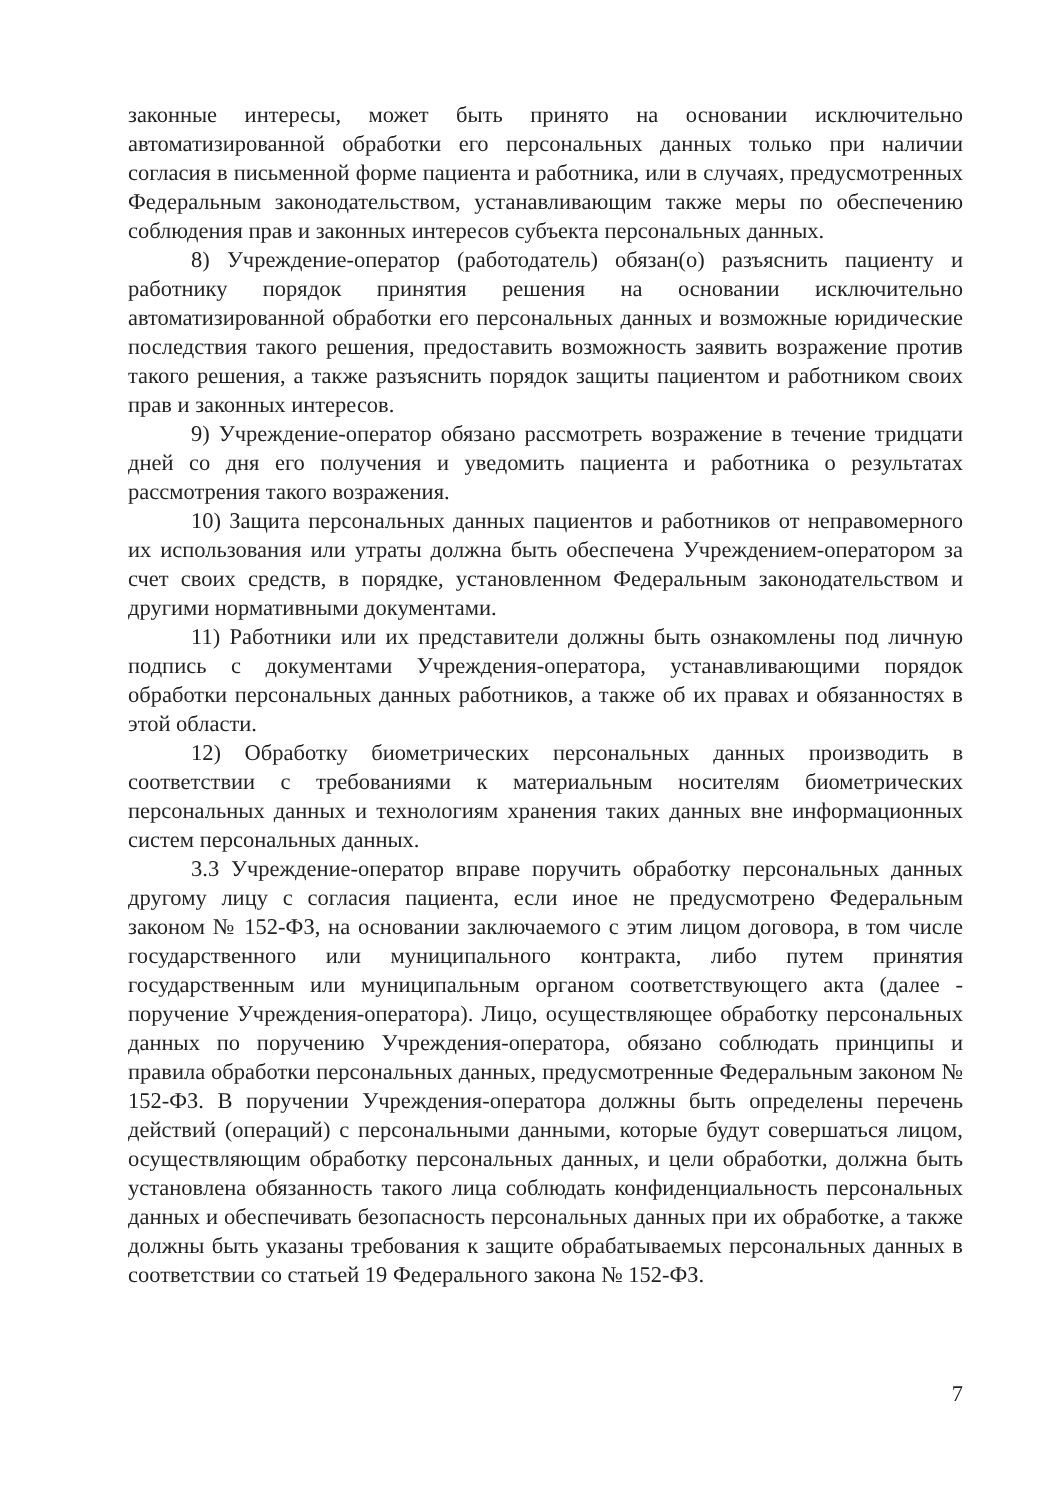законные интересы, может быть принято на основании исключительно автоматизированной обработки его персональных данных только при наличии согласия в письменной форме пациента и работника, или в случаях, предусмотренных Федеральным законодательством, устанавливающим также меры по обеспечению соблюдения прав и законных интересов субъекта персональных данных.
8) Учреждение-оператор (работодатель) обязан(о) разъяснить пациенту и работнику порядок принятия решения на основании исключительно автоматизированной обработки его персональных данных и возможные юридические последствия такого решения, предоставить возможность заявить возражение против такого решения, а также разъяснить порядок защиты пациентом и работником своих прав и законных интересов.
9) Учреждение-оператор обязано рассмотреть возражение в течение тридцати дней со дня его получения и уведомить пациента и работника о результатах рассмотрения такого возражения.
10) Защита персональных данных пациентов и работников от неправомерного их использования или утраты должна быть обеспечена Учреждением-оператором за счет своих средств, в порядке, установленном Федеральным законодательством и другими нормативными документами.
11) Работники или их представители должны быть ознакомлены под личную подпись с документами Учреждения-оператора, устанавливающими порядок обработки персональных данных работников, а также об их правах и обязанностях в этой области.
12) Обработку биометрических персональных данных производить в соответствии с требованиями к материальным носителям биометрических персональных данных и технологиям хранения таких данных вне информационных систем персональных данных.
3.3 Учреждение-оператор вправе поручить обработку персональных данных другому лицу с согласия пациента, если иное не предусмотрено Федеральным законом № 152-ФЗ, на основании заключаемого с этим лицом договора, в том числе государственного или муниципального контракта, либо путем принятия государственным или муниципальным органом соответствующего акта (далее - поручение Учреждения-оператора). Лицо, осуществляющее обработку персональных данных по поручению Учреждения-оператора, обязано соблюдать принципы и правила обработки персональных данных, предусмотренные Федеральным законом № 152-ФЗ. В поручении Учреждения-оператора должны быть определены перечень действий (операций) с персональными данными, которые будут совершаться лицом, осуществляющим обработку персональных данных, и цели обработки, должна быть установлена обязанность такого лица соблюдать конфиденциальность персональных данных и обеспечивать безопасность персональных данных при их обработке, а также должны быть указаны требования к защите обрабатываемых персональных данных в соответствии со статьей 19 Федерального закона № 152-ФЗ.
7